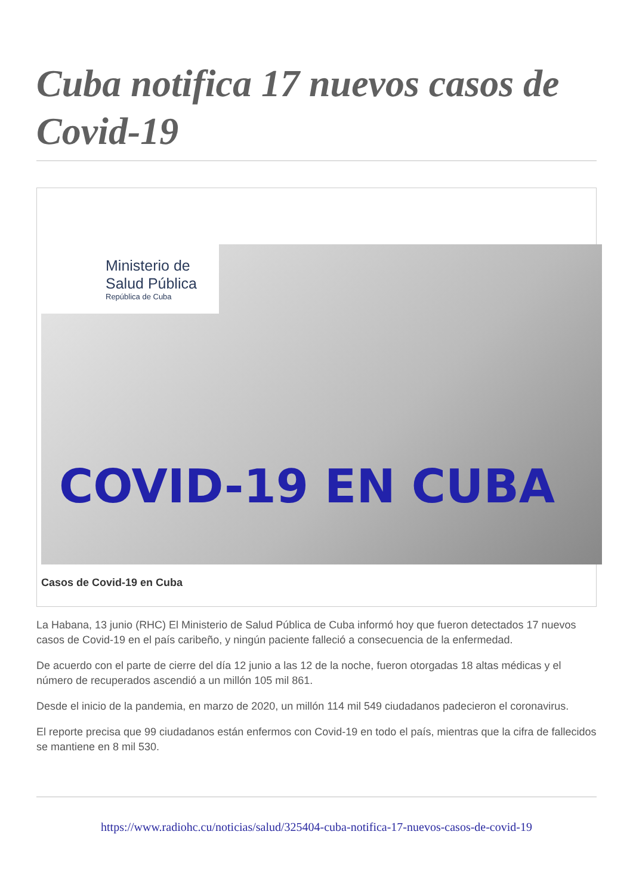Cuba notifica 17 nuevos casos de Covid-19
Ministerio de
Salud Pública
República de Cuba
COVID-19 EN CUBA
Casos de Covid-19 en Cuba
La Habana, 13 junio (RHC) El Ministerio de Salud Pública de Cuba informó hoy que fueron detectados 17 nuevos casos de Covid-19 en el país caribeño, y ningún paciente falleció a consecuencia de la enfermedad.
De acuerdo con el parte de cierre del día 12 junio a las 12 de la noche, fueron otorgadas 18 altas médicas y el número de recuperados ascendió a un millón 105 mil 861.
Desde el inicio de la pandemia, en marzo de 2020, un millón 114 mil 549 ciudadanos padecieron el coronavirus.
El reporte precisa que 99 ciudadanos están enfermos con Covid-19 en todo el país, mientras que la cifra de fallecidos se mantiene en 8 mil 530.
https://www.radiohc.cu/noticias/salud/325404-cuba-notifica-17-nuevos-casos-de-covid-19